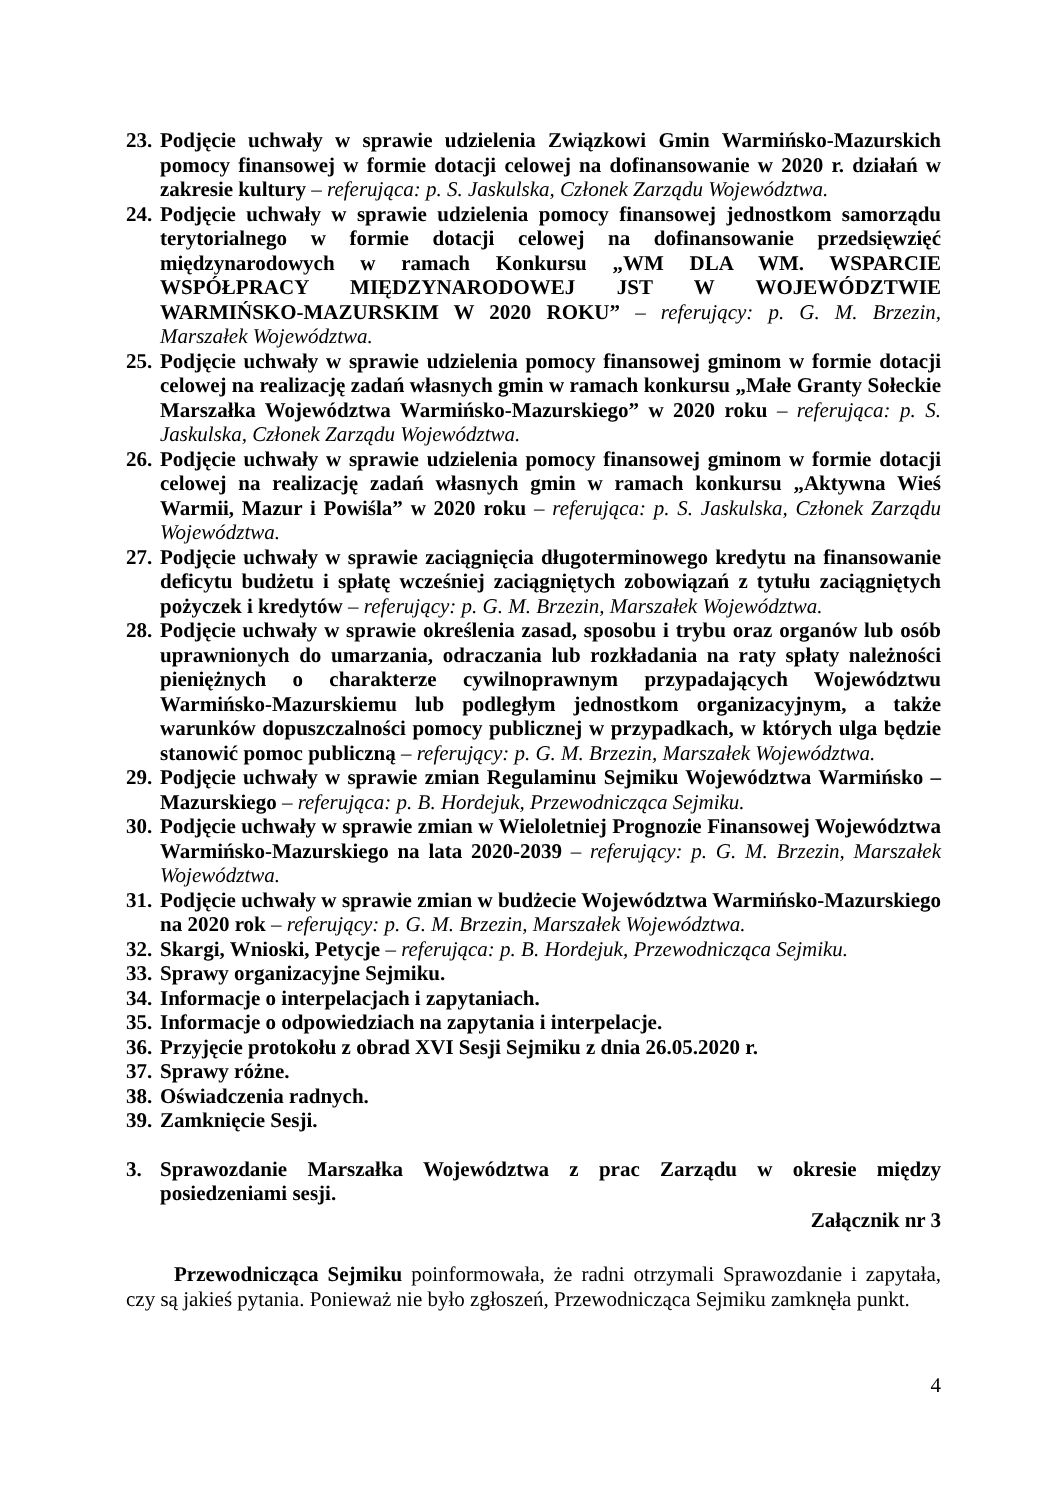23. Podjęcie uchwały w sprawie udzielenia Związkowi Gmin Warmińsko-Mazurskich pomocy finansowej w formie dotacji celowej na dofinansowanie w 2020 r. działań w zakresie kultury – referująca: p. S. Jaskulska, Członek Zarządu Województwa.
24. Podjęcie uchwały w sprawie udzielenia pomocy finansowej jednostkom samorządu terytorialnego w formie dotacji celowej na dofinansowanie przedsięwzięć międzynarodowych w ramach Konkursu „WM DLA WM. WSPARCIE WSPÓŁPRACY MIĘDZYNARODOWEJ JST W WOJEWÓDZTWIE WARMIŃSKO-MAZURSKIM W 2020 ROKU” – referujący: p. G. M. Brzezin, Marszałek Województwa.
25. Podjęcie uchwały w sprawie udzielenia pomocy finansowej gminom w formie dotacji celowej na realizację zadań własnych gmin w ramach konkursu „Małe Granty Sołeckie Marszałka Województwa Warmińsko-Mazurskiego” w 2020 roku – referująca: p. S. Jaskulska, Członek Zarządu Województwa.
26. Podjęcie uchwały w sprawie udzielenia pomocy finansowej gminom w formie dotacji celowej na realizację zadań własnych gmin w ramach konkursu „Aktywna Wieś Warmii, Mazur i Powiśla” w 2020 roku – referująca: p. S. Jaskulska, Członek Zarządu Województwa.
27. Podjęcie uchwały w sprawie zaciągnięcia długoterminowego kredytu na finansowanie deficytu budżetu i spłatę wcześniej zaciągniętych zobowiązań z tytułu zaciągniętych pożyczek i kredytów – referujący: p. G. M. Brzezin, Marszałek Województwa.
28. Podjęcie uchwały w sprawie określenia zasad, sposobu i trybu oraz organów lub osób uprawnionych do umarzania, odraczania lub rozkładania na raty spłaty należności pieniężnych o charakterze cywilnoprawnym przypadających Województwu Warmińsko-Mazurskiemu lub podległym jednostkom organizacyjnym, a także warunków dopuszczalności pomocy publicznej w przypadkach, w których ulga będzie stanowić pomoc publiczną – referujący: p. G. M. Brzezin, Marszałek Województwa.
29. Podjęcie uchwały w sprawie zmian Regulaminu Sejmiku Województwa Warmińsko – Mazurskiego – referująca: p. B. Hordejuk, Przewodnicząca Sejmiku.
30. Podjęcie uchwały w sprawie zmian w Wieloletniej Prognozie Finansowej Województwa Warmińsko-Mazurskiego na lata 2020-2039 – referujący: p. G. M. Brzezin, Marszałek Województwa.
31. Podjęcie uchwały w sprawie zmian w budżecie Województwa Warmińsko-Mazurskiego na 2020 rok – referujący: p. G. M. Brzezin, Marszałek Województwa.
32. Skargi, Wnioski, Petycje – referująca: p. B. Hordejuk, Przewodnicząca Sejmiku.
33. Sprawy organizacyjne Sejmiku.
34. Informacje o interpelacjach i zapytaniach.
35. Informacje o odpowiedziach na zapytania i interpelacje.
36. Przyjęcie protokołu z obrad XVI Sesji Sejmiku z dnia 26.05.2020 r.
37. Sprawy różne.
38. Oświadczenia radnych.
39. Zamknięcie Sesji.
3. Sprawozdanie Marszałka Województwa z prac Zarządu w okresie między posiedzeniami sesji.
Załącznik nr 3
Przewodnicząca Sejmiku poinformowała, że radni otrzymali Sprawozdanie i zapytała, czy są jakieś pytania. Ponieważ nie było zgłoszeń, Przewodnicząca Sejmiku zamknęła punkt.
4